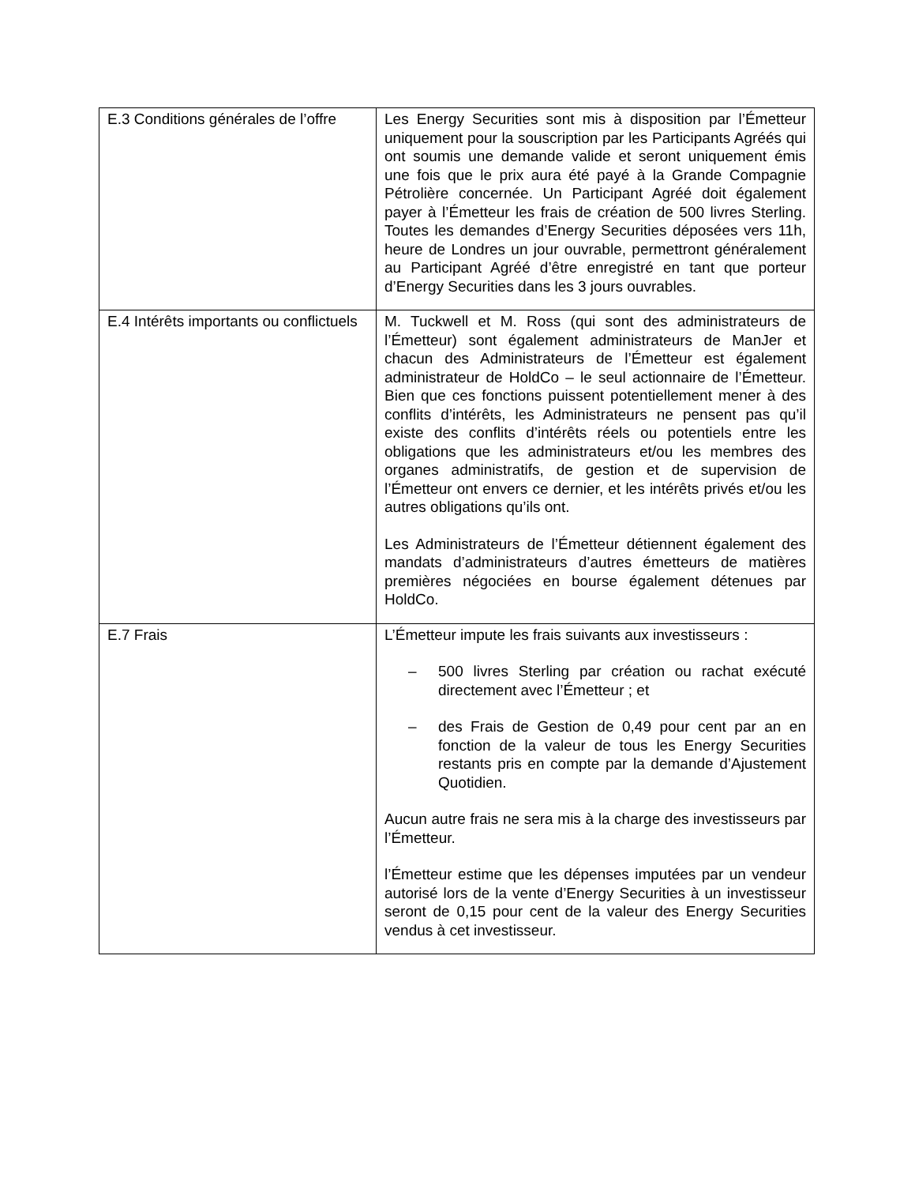| E.3 Conditions générales de l’offre | Les Energy Securities sont mis à disposition par l’Émetteur uniquement pour la souscription par les Participants Agréés qui ont soumis une demande valide et seront uniquement émis une fois que le prix aura été payé à la Grande Compagnie Pétrolière concernée. Un Participant Agréé doit également payer à l’Émetteur les frais de création de 500 livres Sterling. Toutes les demandes d’Energy Securities déposées vers 11h, heure de Londres un jour ouvrable, permettront généralement au Participant Agréé d’être enregistré en tant que porteur d’Energy Securities dans les 3 jours ouvrables. |
| E.4 Intérêts importants ou conflictuels | M. Tuckwell et M. Ross (qui sont des administrateurs de l’Émetteur) sont également administrateurs de ManJer et chacun des Administrateurs de l’Émetteur est également administrateur de HoldCo – le seul actionnaire de l’Émetteur. Bien que ces fonctions puissent potentiellement mener à des conflits d’intérêts, les Administrateurs ne pensent pas qu’il existe des conflits d’intérêts réels ou potentiels entre les obligations que les administrateurs et/ou les membres des organes administratifs, de gestion et de supervision de l’Émetteur ont envers ce dernier, et les intérêts privés et/ou les autres obligations qu’ils ont. Les Administrateurs de l’Émetteur détiennent également des mandats d’administrateurs d’autres émetteurs de matières premières négociées en bourse également détenues par HoldCo. |
| E.7 Frais | L’Émetteur impute les frais suivants aux investisseurs : – 500 livres Sterling par création ou rachat exécuté directement avec l’Émetteur ; et – des Frais de Gestion de 0,49 pour cent par an en fonction de la valeur de tous les Energy Securities restants pris en compte par la demande d’Ajustement Quotidien. Aucun autre frais ne sera mis à la charge des investisseurs par l’Émetteur. l’Émetteur estime que les dépenses imputées par un vendeur autorisé lors de la vente d’Energy Securities à un investisseur seront de 0,15 pour cent de la valeur des Energy Securities vendus à cet investisseur. |